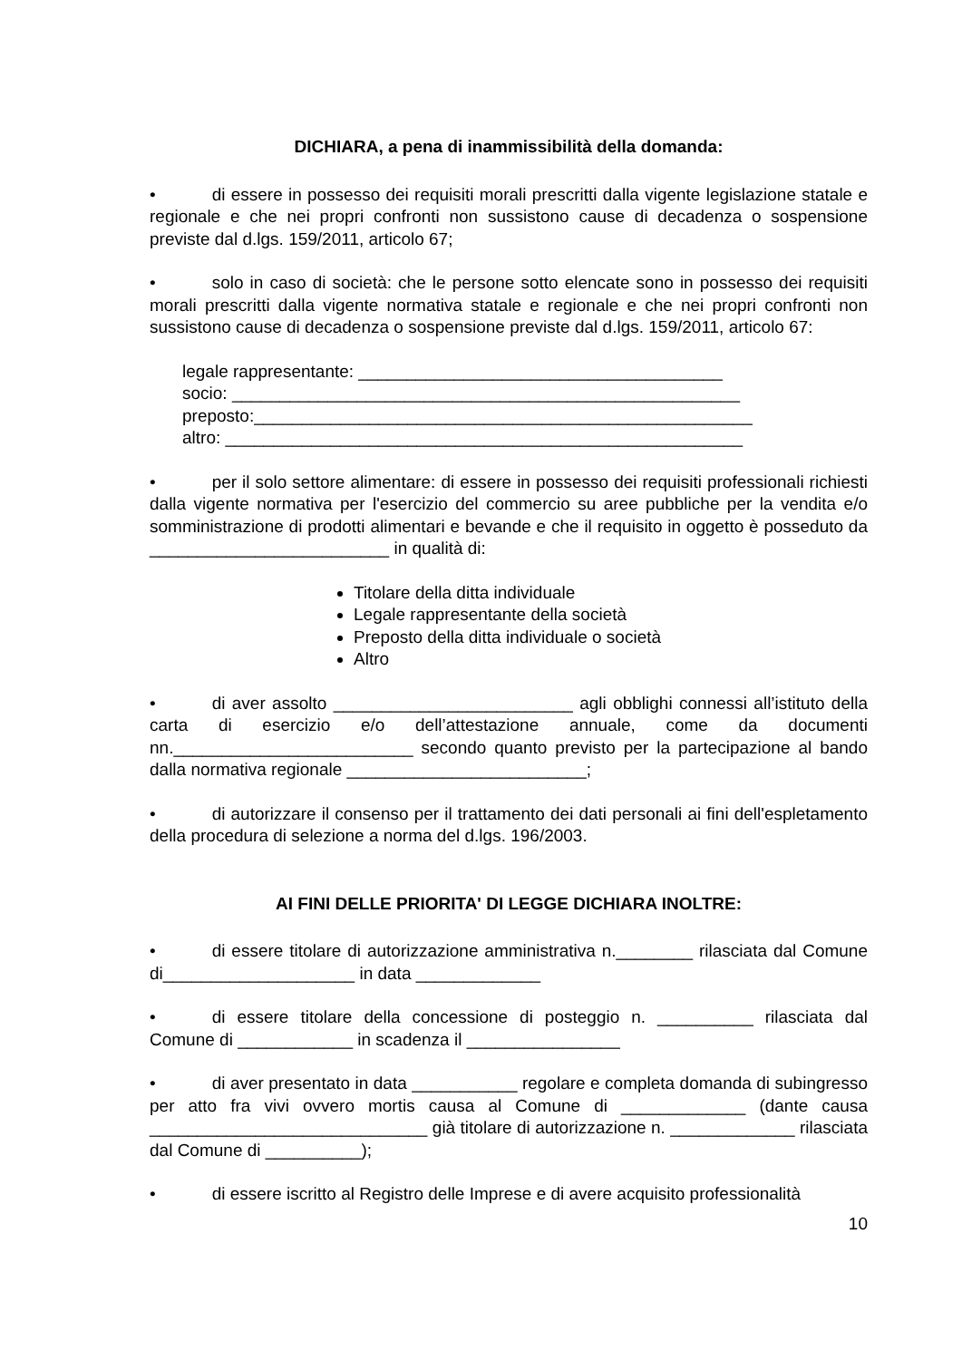DICHIARA, a pena di inammissibilità della domanda:
• di essere in possesso dei requisiti morali prescritti dalla vigente legislazione statale e regionale e che nei propri confronti non sussistono cause di decadenza o sospensione previste dal d.lgs. 159/2011, articolo 67;
• solo in caso di società: che le persone sotto elencate sono in possesso dei requisiti morali prescritti dalla vigente normativa statale e regionale e che nei propri confronti non sussistono cause di decadenza o sospensione previste dal d.lgs. 159/2011, articolo 67:
legale rappresentante: ______________________________________
socio: _____________________________________________________
preposto:____________________________________________________
altro: ______________________________________________________
• per il solo settore alimentare: di essere in possesso dei requisiti professionali richiesti dalla vigente normativa per l'esercizio del commercio su aree pubbliche per la vendita e/o somministrazione di prodotti alimentari e bevande e che il requisito in oggetto è posseduto da _________________________ in qualità di:
Titolare della ditta individuale
Legale rappresentante della società
Preposto della ditta individuale o società
Altro
• di aver assolto _________________________ agli obblighi connessi all’istituto della carta di esercizio e/o dell’attestazione annuale, come da documenti nn._________________________ secondo quanto previsto per la partecipazione al bando dalla normativa regionale _________________________;
• di autorizzare il consenso per il trattamento dei dati personali ai fini dell'espletamento della procedura di selezione a norma del d.lgs. 196/2003.
AI FINI DELLE PRIORITA' DI LEGGE DICHIARA INOLTRE:
• di essere titolare di autorizzazione amministrativa n.________ rilasciata dal Comune di____________________ in data _____________
• di essere titolare della concessione di posteggio n. __________ rilasciata dal Comune di ____________ in scadenza il ________________
• di aver presentato in data ___________ regolare e completa domanda di subingresso per atto fra vivi ovvero mortis causa al Comune di _____________ (dante causa _____________________________ già titolare di autorizzazione n. _____________ rilasciata dal Comune di __________);
• di essere iscritto al Registro delle Imprese e di avere acquisito professionalità
10